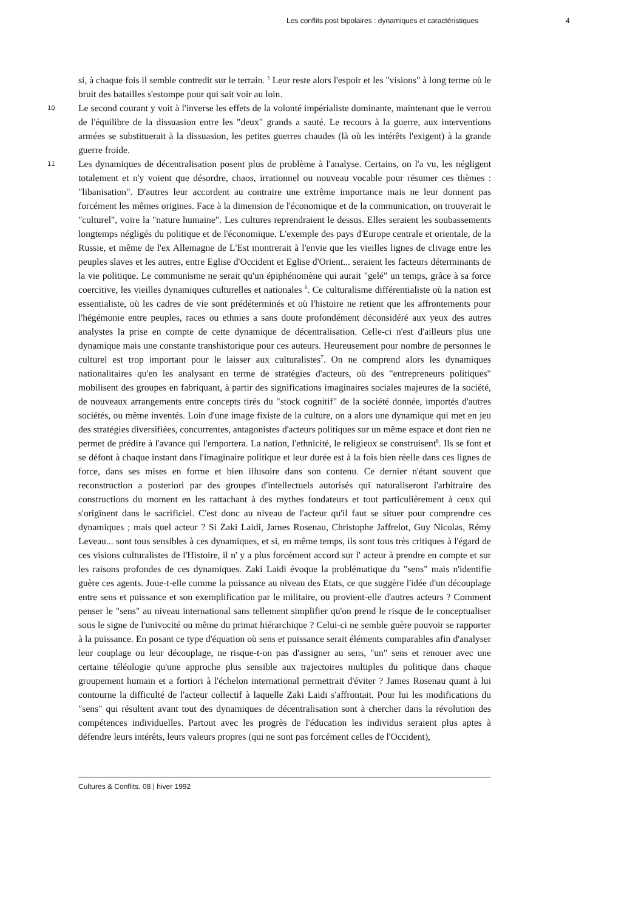Les conflits post bipolaires : dynamiques et caractéristiques 4
si, à chaque fois il semble contredit sur le terrain. <sup>5</sup> Leur reste alors l'espoir et les "visions" à long terme où le bruit des batailles s'estompe pour qui sait voir au loin.
10
Le second courant y voit à l'inverse les effets de la volonté impérialiste dominante, maintenant que le verrou de l'équilibre de la dissuasion entre les "deux" grands a sauté. Le recours à la guerre, aux interventions armées se substituerait à la dissuasion, les petites guerres chaudes (là où les intérêts l'exigent) à la grande guerre froide.
11
Les dynamiques de décentralisation posent plus de problème à l'analyse. Certains, on l'a vu, les négligent totalement et n'y voient que désordre, chaos, irrationnel ou nouveau vocable pour résumer ces thèmes : "libanisation". D'autres leur accordent au contraire une extrême importance mais ne leur donnent pas forcément les mêmes origines. Face à la dimension de l'économique et de la communication, on trouverait le "culturel", voire la "nature humaine". Les cultures reprendraient le dessus. Elles seraient les soubassements longtemps négligés du politique et de l'économique. L'exemple des pays d'Europe centrale et orientale, de la Russie, et même de l'ex Allemagne de L'Est montrerait à l'envie que les vieilles lignes de clivage entre les peuples slaves et les autres, entre Eglise d'Occident et Eglise d'Orient... seraient les facteurs déterminants de la vie politique. Le communisme ne serait qu'un épiphénomène qui aurait "gelé" un temps, grâce à sa force coercitive, les vieilles dynamiques culturelles et nationales <sup>6</sup>. Ce culturalisme différentialiste où la nation est essentialiste, où les cadres de vie sont prédéterminés et où l'histoire ne retient que les affrontements pour l'hégémonie entre peuples, races ou ethnies a sans doute profondément déconsidéré aux yeux des autres analystes la prise en compte de cette dynamique de décentralisation. Celle-ci n'est d'ailleurs plus une dynamique mais une constante transhistorique pour ces auteurs. Heureusement pour nombre de personnes le culturel est trop important pour le laisser aux culturalistes<sup>7</sup>. On ne comprend alors les dynamiques nationalitaires qu'en les analysant en terme de stratégies d'acteurs, où des "entrepreneurs politiques" mobilisent des groupes en fabriquant, à partir des significations imaginaires sociales majeures de la société, de nouveaux arrangements entre concepts tirés du "stock cognitif" de la société donnée, importés d'autres sociétés, ou même inventés. Loin d'une image fixiste de la culture, on a alors une dynamique qui met en jeu des stratégies diversifiées, concurrentes, antagonistes d'acteurs politiques sur un même espace et dont rien ne permet de prédire à l'avance qui l'emportera. La nation, l'ethnicité, le religieux se construisent<sup>8</sup>. Ils se font et se défont à chaque instant dans l'imaginaire politique et leur durée est à la fois bien réelle dans ces lignes de force, dans ses mises en forme et bien illusoire dans son contenu. Ce dernier n'étant souvent que reconstruction a posteriori par des groupes d'intellectuels autorisés qui naturaliseront l'arbitraire des constructions du moment en les rattachant à des mythes fondateurs et tout particulièrement à ceux qui s'originent dans le sacrificiel. C'est donc au niveau de l'acteur qu'il faut se situer pour comprendre ces dynamiques ; mais quel acteur ? Si Zaki Laidi, James Rosenau, Christophe Jaffrelot, Guy Nicolas, Rémy Leveau... sont tous sensibles à ces dynamiques, et si, en même temps, ils sont tous très critiques à l'égard de ces visions culturalistes de l'Histoire, il n' y a plus forcément accord sur l' acteur à prendre en compte et sur les raisons profondes de ces dynamiques. Zaki Laidi évoque la problématique du "sens" mais n'identifie guère ces agents. Joue-t-elle comme la puissance au niveau des Etats, ce que suggère l'idée d'un découplage entre sens et puissance et son exemplification par le militaire, ou provient-elle d'autres acteurs ? Comment penser le "sens" au niveau international sans tellement simplifier qu'on prend le risque de le conceptualiser sous le signe de l'univocité ou même du primat hiérarchique ? Celui-ci ne semble guère pouvoir se rapporter à la puissance. En posant ce type d'équation où sens et puissance serait éléments comparables afin d'analyser leur couplage ou leur découplage, ne risque-t-on pas d'assigner au sens, "un" sens et renouer avec une certaine téléologie qu'une approche plus sensible aux trajectoires multiples du politique dans chaque groupement humain et a fortiori à l'échelon international permettrait d'éviter ? James Rosenau quant à lui contourne la difficulté de l'acteur collectif à laquelle Zaki Laidi s'affrontait. Pour lui les modifications du "sens" qui résultent avant tout des dynamiques de décentralisation sont à chercher dans la révolution des compétences individuelles. Partout avec les progrès de l'éducation les individus seraient plus aptes à défendre leurs intérêts, leurs valeurs propres (qui ne sont pas forcément celles de l'Occident),
Cultures & Conflits, 08 | hiver 1992